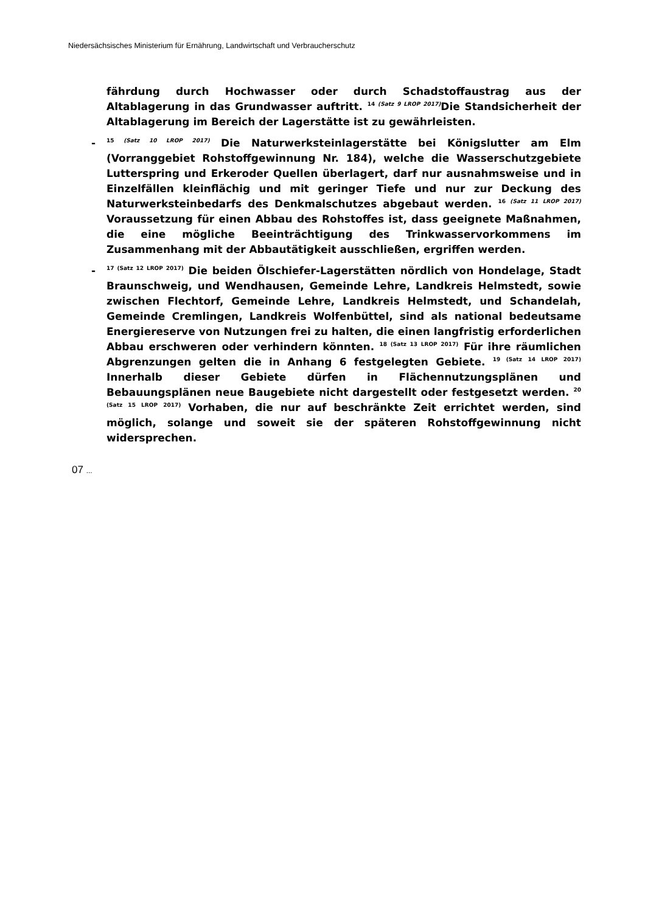Niedersächsisches Ministerium für Ernährung, Landwirtschaft und Verbraucherschutz
fährdung durch Hochwasser oder durch Schadstoffaustrag aus der Altablagerung in das Grundwasser auftritt. <sup>14 (Satz 9 LROP 2017)</sup>Die Standsicherheit der Altablagerung im Bereich der Lagerstätte ist zu gewährleisten.
-<sup>15 (Satz 10 LROP 2017)</sup> Die Naturwerksteinlagerstätte bei Königslutter am Elm (Vorranggebiet Rohstoffgewinnung Nr. 184), welche die Wasserschutzgebiete Lutterspring und Erkeroder Quellen überlagert, darf nur ausnahmsweise und in Einzelfällen kleinflächig und mit geringer Tiefe und nur zur Deckung des Naturwerksteinbedarfs des Denkmalschutzes abgebaut werden. <sup>16 (Satz 11 LROP 2017)</sup> Voraussetzung für einen Abbau des Rohstoffes ist, dass geeignete Maßnahmen, die eine mögliche Beeinträchtigung des Trinkwasservorkommens im Zusammenhang mit der Abbautätigkeit ausschließen, ergriffen werden.
-<sup>17 (Satz 12 LROP 2017)</sup> Die beiden Ölschiefer-Lagerstätten nördlich von Hondelage, Stadt Braunschweig, und Wendhausen, Gemeinde Lehre, Landkreis Helmstedt, sowie zwischen Flechtorf, Gemeinde Lehre, Landkreis Helmstedt, und Schandelah, Gemeinde Cremlingen, Landkreis Wolfenbüttel, sind als national bedeutsame Energiereserve von Nutzungen frei zu halten, die einen langfristig erforderlichen Abbau erschweren oder verhindern könnten. <sup>18 (Satz 13 LROP 2017)</sup> Für ihre räumlichen Abgrenzungen gelten die in Anhang 6 festgelegten Gebiete. <sup>19 (Satz 14 LROP 2017)</sup> Innerhalb dieser Gebiete dürfen in Flächennutzungsplänen und Bebauungsplänen neue Baugebiete nicht dargestellt oder festgesetzt werden. <sup>20 (Satz 15 LROP 2017)</sup> Vorhaben, die nur auf beschränkte Zeit errichtet werden, sind möglich, solange und soweit sie der späteren Rohstoffgewinnung nicht widersprechen.
07 ...